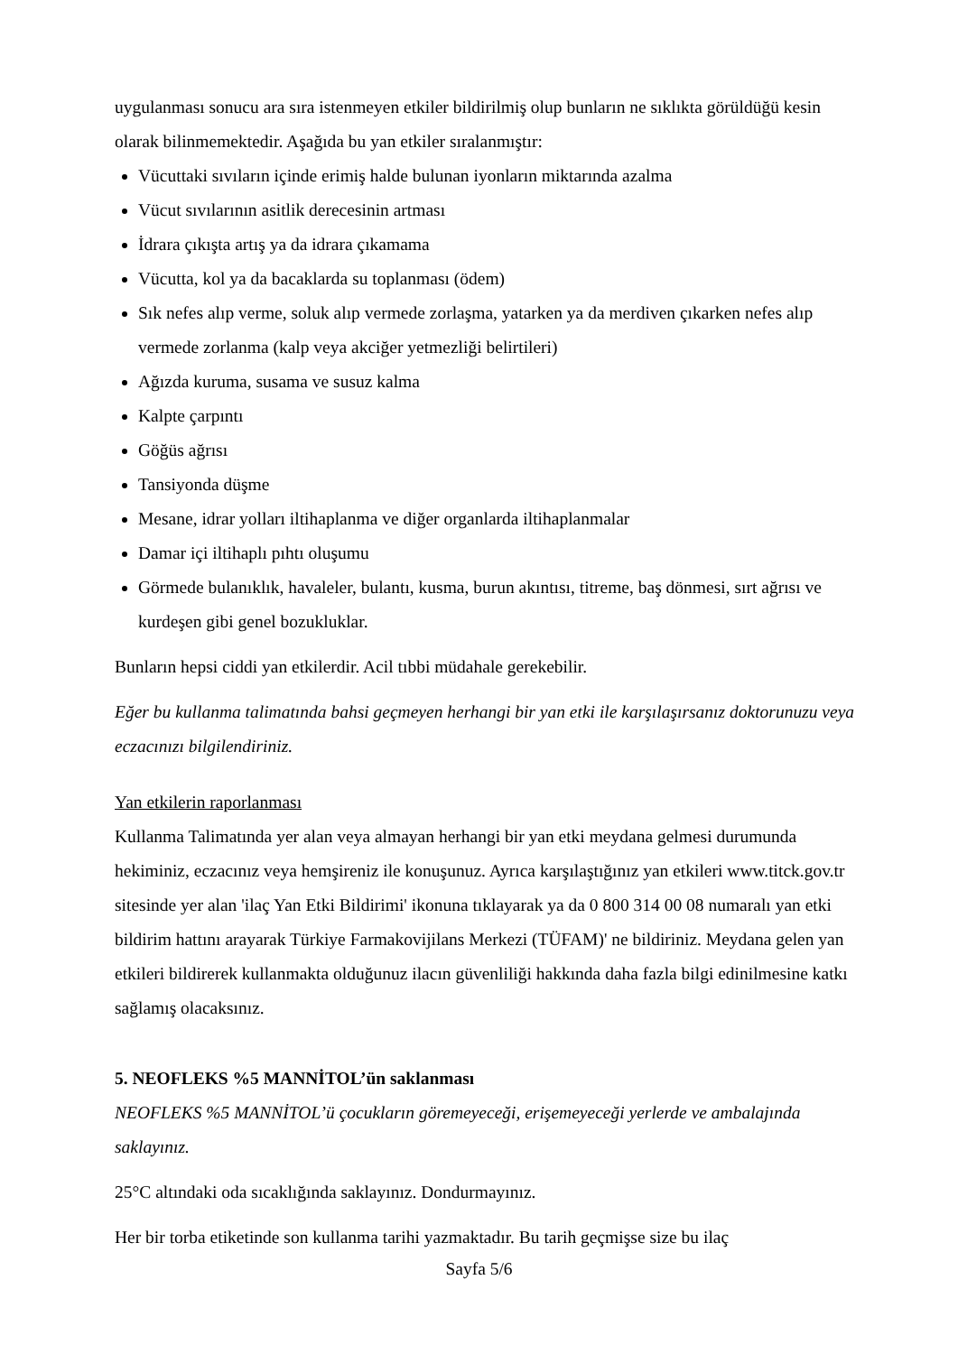uygulanması sonucu ara sıra istenmeyen etkiler bildirilmiş olup bunların ne sıklıkta görüldüğü kesin olarak bilinmemektedir. Aşağıda bu yan etkiler sıralanmıştır:
Vücuttaki sıvıların içinde erimiş halde bulunan iyonların miktarında azalma
Vücut sıvılarının asitlik derecesinin artması
İdrara çıkışta artış ya da idrara çıkamama
Vücutta, kol ya da bacaklarda su toplanması (ödem)
Sık nefes alıp verme, soluk alıp vermede zorlaşma, yatarken ya da merdiven çıkarken nefes alıp vermede zorlanma (kalp veya akciğer yetmezliği belirtileri)
Ağızda kuruma, susama ve susuz kalma
Kalpte çarpıntı
Göğüs ağrısı
Tansiyonda düşme
Mesane, idrar yolları iltihaplanma ve diğer organlarda iltihaplanmalar
Damar içi iltihaplı pıhtı oluşumu
Görmede bulanıklık, havaleler, bulantı, kusma, burun akıntısı, titreme, baş dönmesi, sırt ağrısı ve kurdeşen gibi genel bozukluklar.
Bunların hepsi ciddi yan etkilerdir. Acil tıbbi müdahale gerekebilir.
Eğer bu kullanma talimatında bahsi geçmeyen herhangi bir yan etki ile karşılaşırsanız doktorunuzu veya eczacınızı bilgilendiriniz.
Yan etkilerin raporlanması
Kullanma Talimatında yer alan veya almayan herhangi bir yan etki meydana gelmesi durumunda hekiminiz, eczacınız veya hemşireniz ile konuşunuz. Ayrıca karşılaştığınız yan etkileri www.titck.gov.tr sitesinde yer alan 'ilaç Yan Etki Bildirimi' ikonuna tıklayarak ya da 0 800 314 00 08 numaralı yan etki bildirim hattını arayarak Türkiye Farmakovijilans Merkezi (TÜFAM)' ne bildiriniz. Meydana gelen yan etkileri bildirerek kullanmakta olduğunuz ilacın güvenliliği hakkında daha fazla bilgi edinilmesine katkı sağlamış olacaksınız.
5. NEOFLEKS %5 MANNİTOL’ün saklanması
NEOFLEKS %5 MANNİTOL’ü çocukların göremeyeceği, erişemeyeceği yerlerde ve ambalajında saklayınız.
25°C altındaki oda sıcaklığında saklayınız. Dondurmayınız.
Her bir torba etiketinde son kullanma tarihi yazmaktadır. Bu tarih geçmişse size bu ilaç
Sayfa 5/6